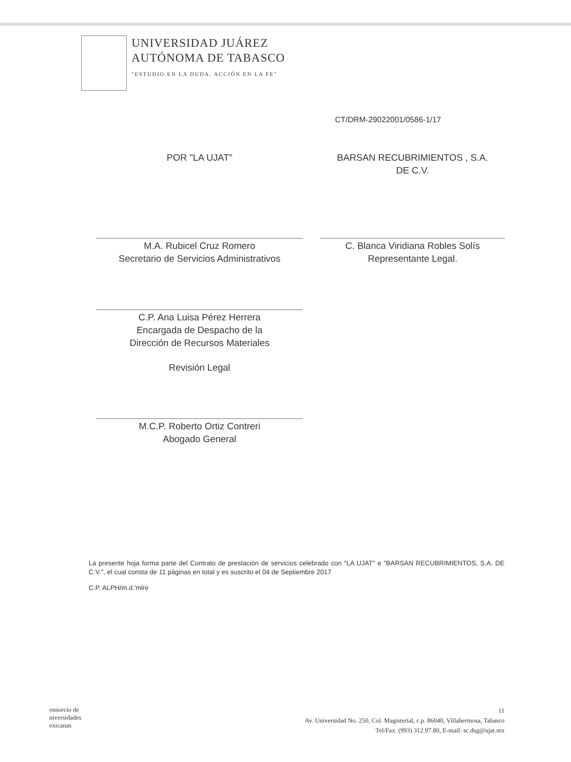UNIVERSIDAD JUÁREZ
AUTÓNOMA DE TABASCO
"ESTUDIO EN LA DUDA. ACCIÓN EN LA FE"
CT/DRM-29022001/0586-1/17
POR "LA UJAT"
M.A. Rubicel Cruz Romero
Secretario de Servicios Administrativos
C.P. Ana Luisa Pérez Herrera
Encargada de Despacho de la
Dirección de Recursos Materiales
Revisión Legal
M.C.P. Roberto Ortiz Contreri
Abogado General
BARSAN RECUBRIMIENTOS , S.A.
DE C.V.
C. Blanca Viridiana Robles Solís
Representante Legal.
La presente hoja forma parte del Contrato de prestación de servicios celebrado con "LA UJAT" e "BARSAN RECUBRIMIENTOS, S.A. DE C.V.", el cual consta de 11 páginas en total y es suscrito el 04 de Septiembre 2017
C.P. ALPH/m.d.'mlre
onsorcio de
niversidades
exicanas
11
Av. Universidad No. 250, Col. Magisterial, c.p. 86040, Villahermosa, Tabasco
Tel/Fax. (993) 312.97.80, E-mail: sc.dsg@ujat.mx